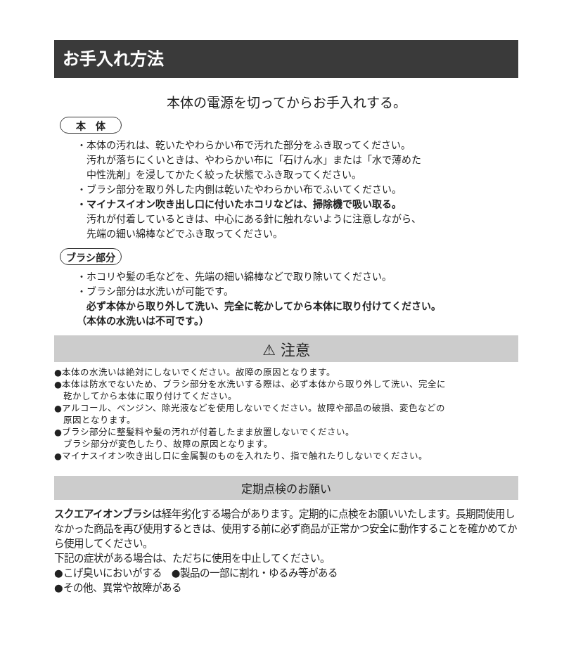お手入れ方法
本体の電源を切ってからお手入れする。
本　体
・本体の汚れは、乾いたやわらかい布で汚れた部分をふき取ってください。
　汚れが落ちにくいときは、やわらかい布に「石けん水」または「水で薄めた
　中性洗剤」を浸してかたく絞った状態でふき取ってください。
・ブラシ部分を取り外した内側は乾いたやわらかい布でふいてください。
・マイナスイオン吹き出し口に付いたホコリなどは、掃除機で吸い取る。
　汚れが付着しているときは、中心にある針に触れないように注意しながら、
　先端の細い綿棒などでふき取ってください。
ブラシ部分
・ホコリや髪の毛などを、先端の細い綿棒などで取り除いてください。
・ブラシ部分は水洗いが可能です。
　必ず本体から取り外して洗い、完全に乾かしてから本体に取り付けてください。
（本体の水洗いは不可です。）
⚠ 注意
●本体の水洗いは絶対にしないでください。故障の原因となります。
●本体は防水でないため、ブラシ部分を水洗いする際は、必ず本体から取り外して洗い、完全に
　乾かしてから本体に取り付けてください。
●アルコール、ベンジン、除光液などを使用しないでください。故障や部品の破損、変色などの
　原因となります。
●ブラシ部分に整髪料や髪の汚れが付着したまま放置しないでください。
　ブラシ部分が変色したり、故障の原因となります。
●マイナスイオン吹き出し口に金属製のものを入れたり、指で触れたりしないでください。
定期点検のお願い
スクエアイオンブラシは経年劣化する場合があります。定期的に点検をお願いいたします。長期間使用しなかった商品を再び使用するときは、使用する前に必ず商品が正常かつ安全に動作することを確かめてから使用してください。
下記の症状がある場合は、ただちに使用を中止してください。
●こげ臭いにおいがする　●製品の一部に割れ・ゆるみ等がある
●その他、異常や故障がある